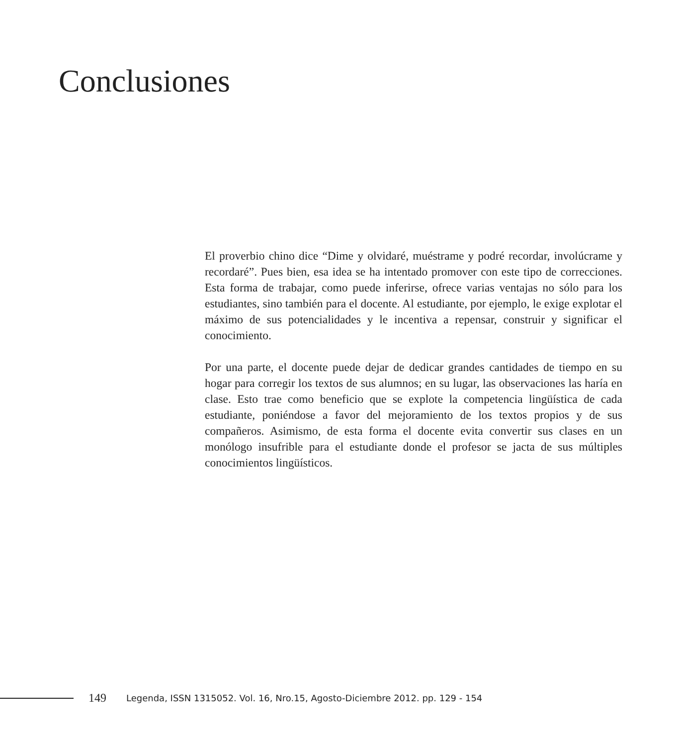Conclusiones
El proverbio chino dice “Dime y olvidaré, muéstrame y podré recordar, involúcrame y recordaré”. Pues bien, esa idea se ha intentado promover con este tipo de correcciones. Esta forma de trabajar, como puede inferirse, ofrece varias ventajas no sólo para los estudiantes, sino también para el docente. Al estudiante, por ejemplo, le exige explotar el máximo de sus potencialidades y le incentiva a repensar, construir y significar el conocimiento.
Por una parte, el docente puede dejar de dedicar grandes cantidades de tiempo en su hogar para corregir los textos de sus alumnos; en su lugar, las observaciones las haría en clase. Esto trae como beneficio que se explote la competencia lingüística de cada estudiante, poniéndose a favor del mejoramiento de los textos propios y de sus compañeros. Asimismo, de esta forma el docente evita convertir sus clases en un monólogo insufrible para el estudiante donde el profesor se jacta de sus múltiples conocimientos lingüísticos.
149 Legenda, ISSN 1315052. Vol. 16, Nro.15, Agosto-Diciembre 2012. pp. 129 - 154